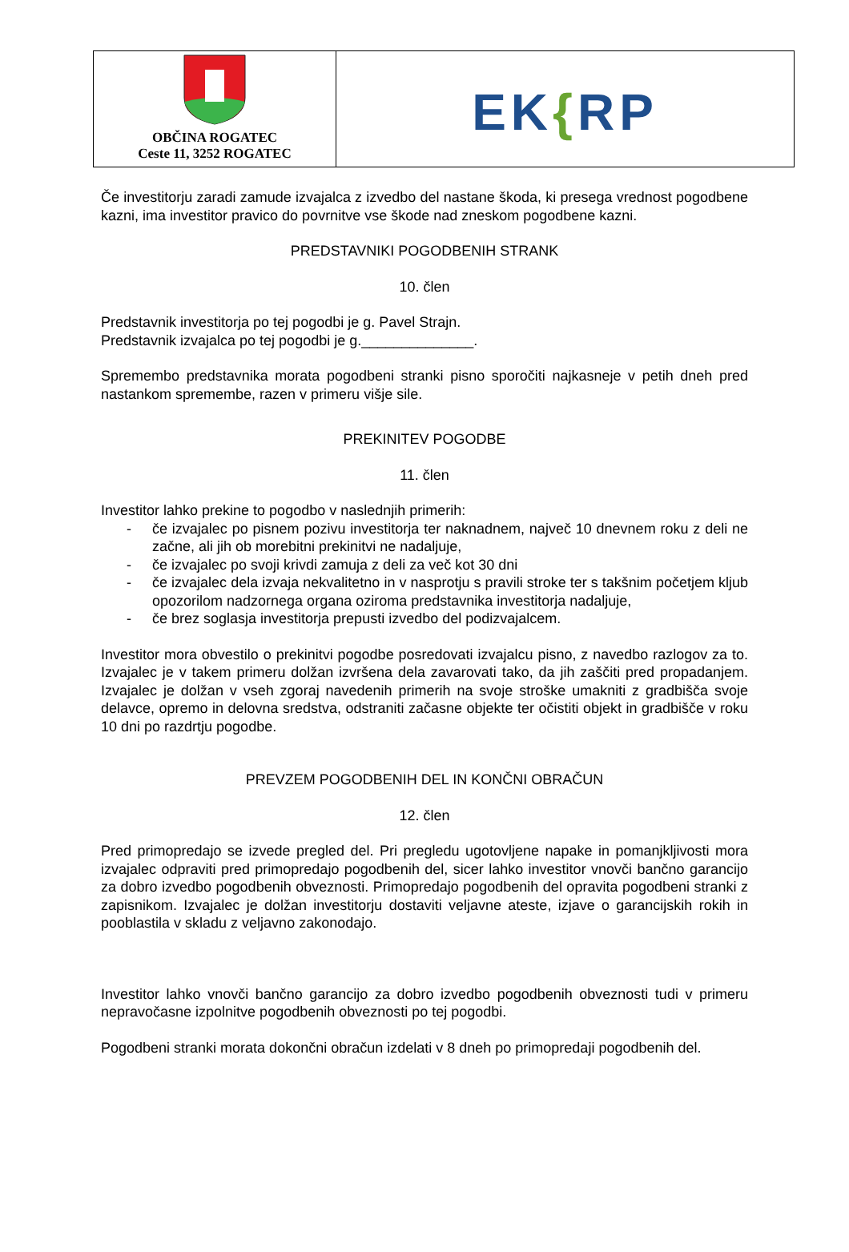| OBČINA ROGATEC Ceste 11, 3252 ROGATEC | EK { RP |
Če investitorju zaradi zamude izvajalca z izvedbo del nastane škoda, ki presega vrednost pogodbene kazni, ima investitor pravico do povrnitve vse škode nad zneskom pogodbene kazni.
PREDSTAVNIKI POGODBENIH STRANK
10. člen
Predstavnik investitorja po tej pogodbi je g. Pavel Strajn.
Predstavnik izvajalca po tej pogodbi je g.______________.
Spremembo predstavnika morata pogodbeni stranki pisno sporočiti najkasneje v petih dneh pred nastankom spremembe, razen v primeru višje sile.
PREKINITEV POGODBE
11. člen
Investitor lahko prekine to pogodbo v naslednjih primerih:
- če izvajalec po pisnem pozivu investitorja ter naknadnem, največ 10 dnevnem roku z deli ne začne, ali jih ob morebitni prekinitvi ne nadaljuje,
- če izvajalec po svoji krivdi zamuja z deli za več kot 30 dni
- če izvajalec dela izvaja nekvalitetno in v nasprotju s pravili stroke ter s takšnim početjem kljub opozorilom nadzornega organa oziroma predstavnika investitorja nadaljuje,
- če brez soglasja investitorja prepusti izvedbo del podizvajalcem.
Investitor mora obvestilo o prekinitvi pogodbe posredovati izvajalcu pisno, z navedbo razlogov za to. Izvajalec je v takem primeru dolžan izvršena dela zavarovati tako, da jih zaščiti pred propadanjem. Izvajalec je dolžan v vseh zgoraj navedenih primerih na svoje stroške umakniti z gradbišča svoje delavce, opremo in delovna sredstva, odstraniti začasne objekte ter očistiti objekt in gradbišče v roku 10 dni po razdrtju pogodbe.
PREVZEM POGODBENIH DEL IN KONČNI OBRAČUN
12. člen
Pred primopredajo se izvede pregled del. Pri pregledu ugotovljene napake in pomanjkljivosti mora izvajalec odpraviti pred primopredajo pogodbenih del, sicer lahko investitor vnovči bančno garancijo za dobro izvedbo pogodbenih obveznosti. Primopredajo pogodbenih del opravita pogodbeni stranki z zapisnikom. Izvajalec je dolžan investitorju dostaviti veljavne ateste, izjave o garancijskih rokih in pooblastila v skladu z veljavno zakonodajo.
Investitor lahko vnovči bančno garancijo za dobro izvedbo pogodbenih obveznosti tudi v primeru nepravočasne izpolnitve pogodbenih obveznosti po tej pogodbi.
Pogodbeni stranki morata dokončni obračun izdelati v 8 dneh po primopredaji pogodbenih del.